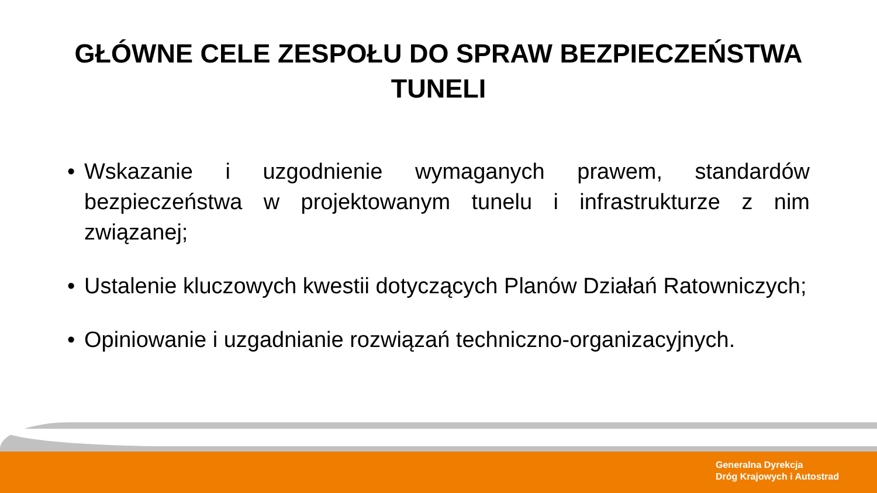GŁÓWNE CELE ZESPOŁU DO SPRAW BEZPIECZEŃSTWA
TUNELI
• Wskazanie i uzgodnienie wymaganych prawem, standardów bezpieczeństwa w projektowanym tunelu i infrastrukturze z nim związanej;
• Ustalenie kluczowych kwestii dotyczących Planów Działań Ratowniczych;
• Opiniowanie i uzgadnianie rozwiązań techniczno-organizacyjnych.
Generalna Dyrekcja
Dróg Krajowych i Autostrad